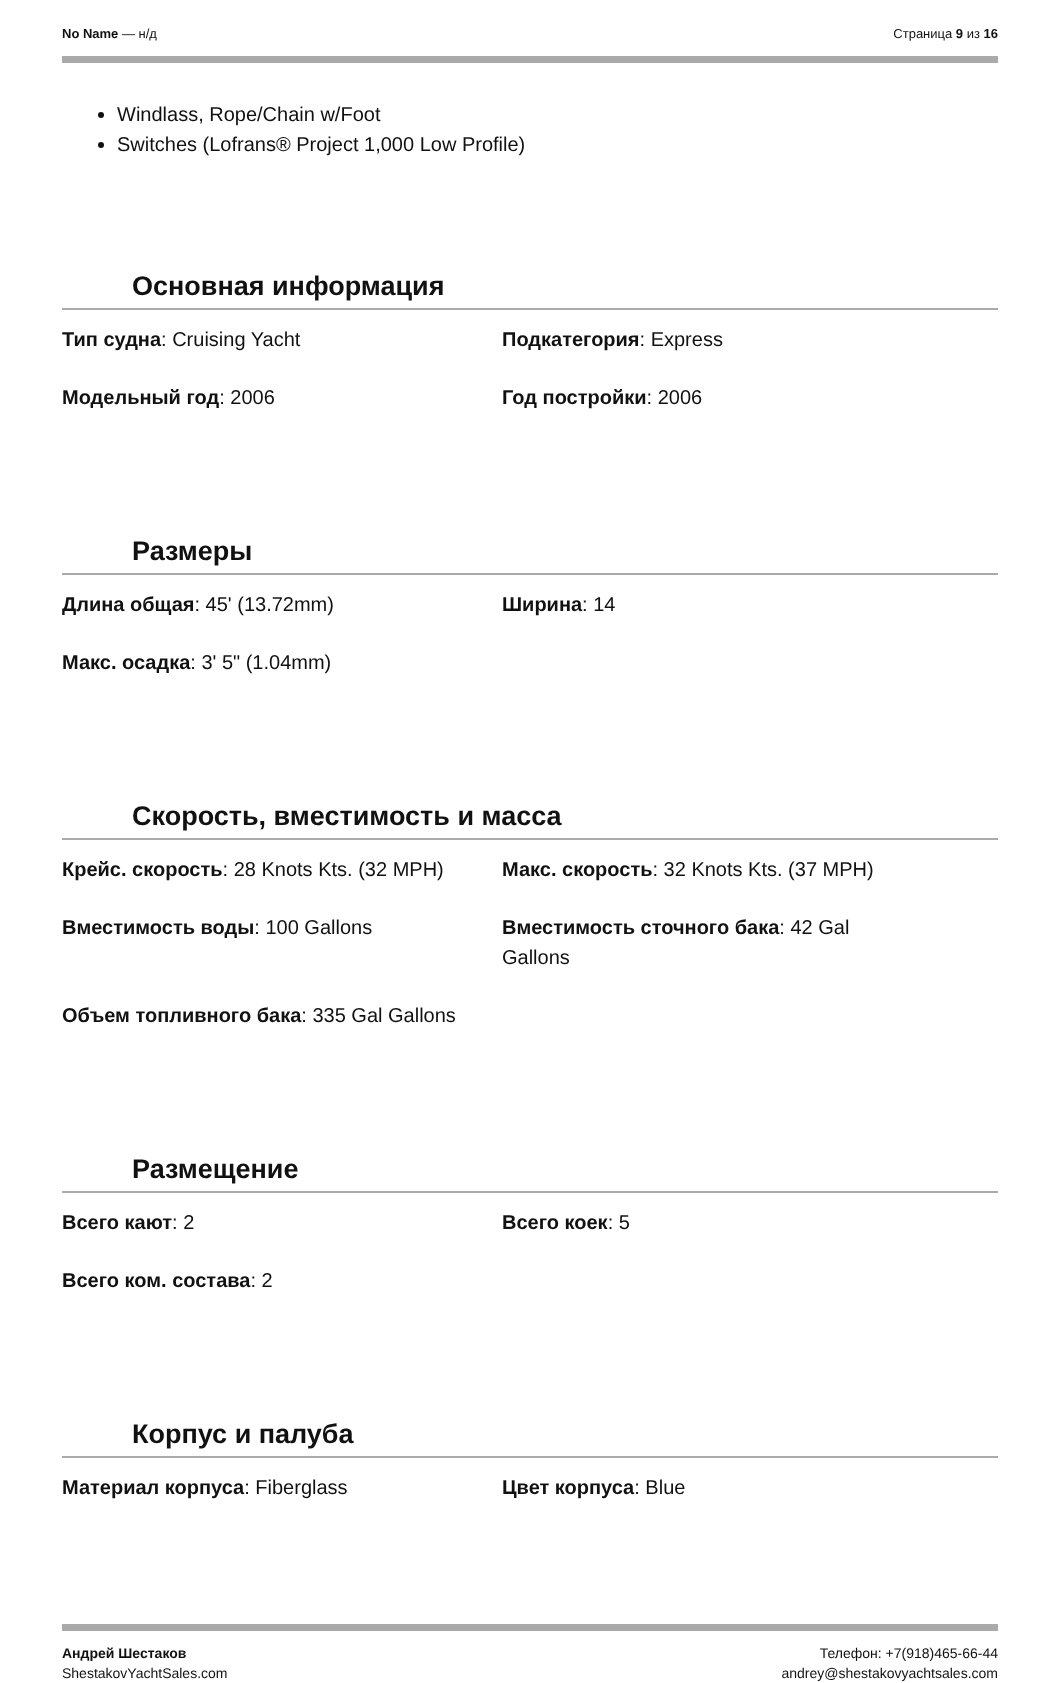No Name — н/д Страница 9 из 16
Windlass, Rope/Chain w/Foot
Switches (Lofrans® Project 1,000 Low Profile)
Основная информация
Тип судна: Cruising Yacht
Подкатегория: Express
Модельный год: 2006
Год постройки: 2006
Размеры
Длина общая: 45' (13.72mm)
Ширина: 14
Макс. осадка: 3' 5" (1.04mm)
Скорость, вместимость и масса
Крейс. скорость: 28 Knots Kts. (32 MPH)
Макс. скорость: 32 Knots Kts. (37 MPH)
Вместимость воды: 100 Gallons
Вместимость сточного бака: 42 Gal
Gallons
Объем топливного бака: 335 Gal Gallons
Размещение
Всего кают: 2
Всего коек: 5
Всего ком. состава: 2
Корпус и палуба
Материал корпуса: Fiberglass
Цвет корпуса: Blue
Андрей Шестаков
ShestakovYachtSales.com
Телефон: +7(918)465-66-44
andrey@shestakovyachtsales.com